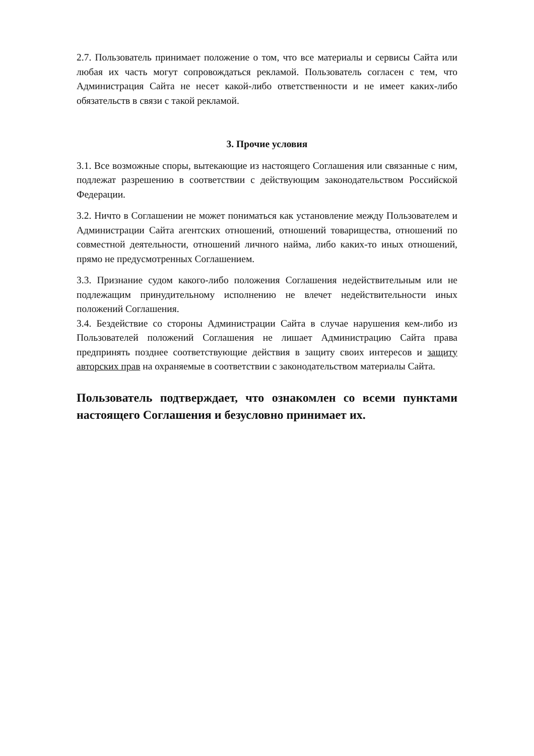2.7. Пользователь принимает положение о том, что все материалы и сервисы Сайта или любая их часть могут сопровождаться рекламой. Пользователь согласен с тем, что Администрация Сайта не несет какой-либо ответственности и не имеет каких-либо обязательств в связи с такой рекламой.
3. Прочие условия
3.1. Все возможные споры, вытекающие из настоящего Соглашения или связанные с ним, подлежат разрешению в соответствии с действующим законодательством Российской Федерации.
3.2. Ничто в Соглашении не может пониматься как установление между Пользователем и Администрации Сайта агентских отношений, отношений товарищества, отношений по совместной деятельности, отношений личного найма, либо каких-то иных отношений, прямо не предусмотренных Соглашением.
3.3. Признание судом какого-либо положения Соглашения недействительным или не подлежащим принудительному исполнению не влечет недействительности иных положений Соглашения.
3.4. Бездействие со стороны Администрации Сайта в случае нарушения кем-либо из Пользователей положений Соглашения не лишает Администрацию Сайта права предпринять позднее соответствующие действия в защиту своих интересов и защиту авторских прав на охраняемые в соответствии с законодательством материалы Сайта.
Пользователь подтверждает, что ознакомлен со всеми пунктами настоящего Соглашения и безусловно принимает их.